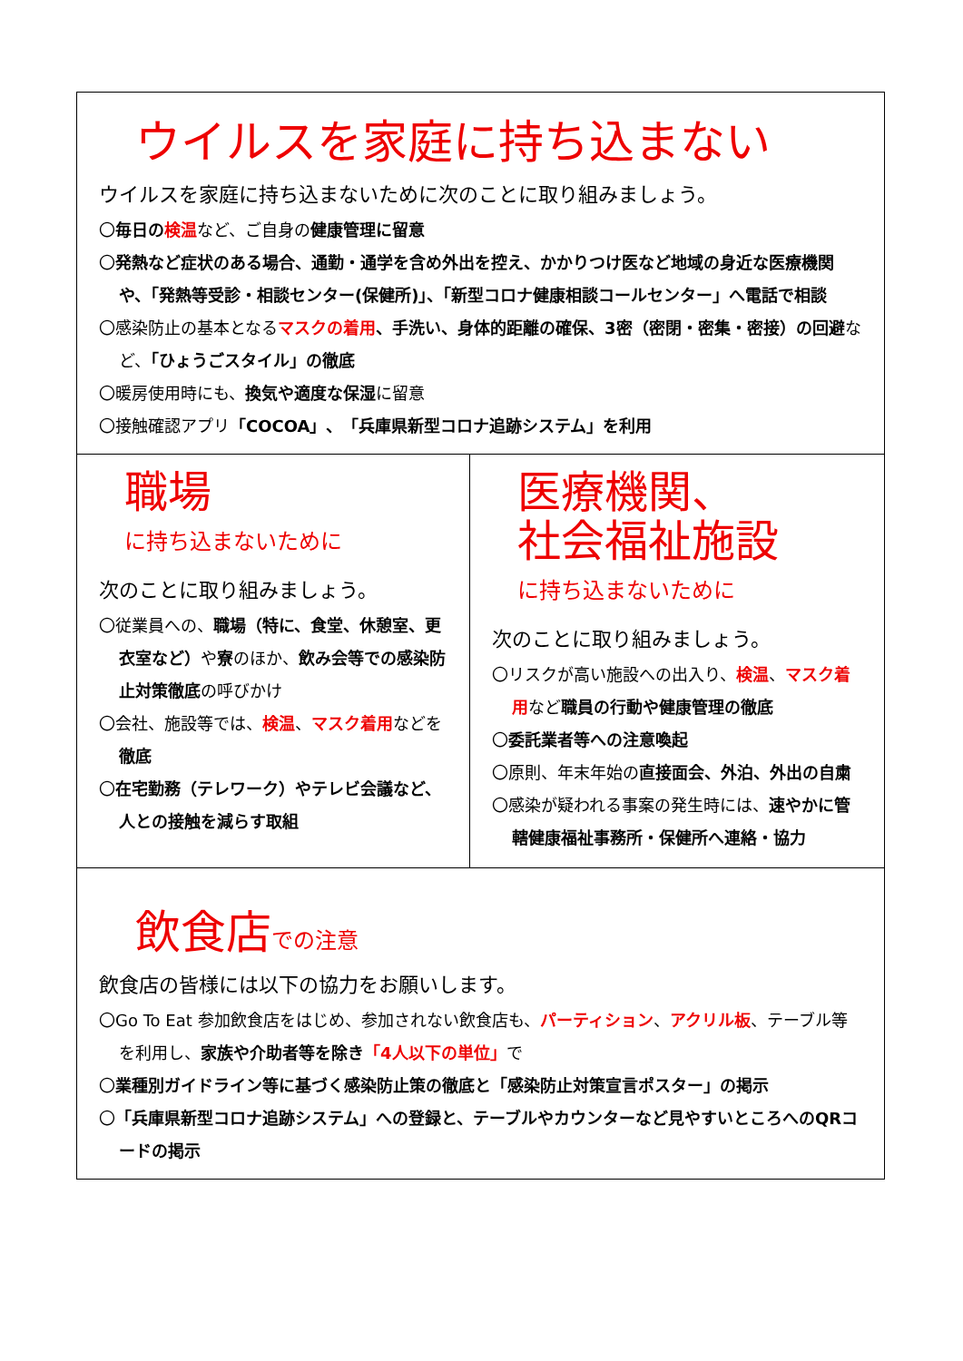ウイルスを家庭に持ち込まない
ウイルスを家庭に持ち込まないために次のことに取り組みましょう。
〇毎日の 検温など、ご自身の健康管理に留意
〇発熱など症状のある場合、通勤・通学を含め外出を控え、かかりつけ医など地域の身近な医療機関や、「発熱等受診・相談センター(保健所)」、「新型コロナ健康相談コールセンター」へ電話で相談
〇感染防止の基本となるマスクの着用、手洗い、身体的距離の確保、3密（密閉・密集・密接）の回避など、「ひょうごスタイル」の徹底
〇暖房使用時にも、換気や適度な保湿に留意
〇接触確認アプリ「COCOA」、「兵庫県新型コロナ追跡システム」を利用
職場
に持ち込まないために
次のことに取り組みましょう。
〇従業員への、職場（特に、食堂、休憩室、更衣室など）や寮のほか、飲み会等での感染防止対策徹底の呼びかけ
〇会社、施設等では、検温、マスク着用などを徹底
〇在宅勤務（テレワーク）やテレビ会議など、人との接触を減らす取組
医療機関、
社会福祉施設
に持ち込まないために
次のことに取り組みましょう。
〇リスクが高い施設への出入り、検温、マスク着用など職員の行動や健康管理の徹底
〇委託業者等への注意喚起
〇原則、年末年始の直接面会、外泊、外出の自粛
〇感染が疑われる事案の発生時には、速やかに管轄健康福祉事務所・保健所へ連絡・協力
飲食店での注意
飲食店の皆様には以下の協力をお願いします。
〇Go To Eat 参加飲食店をはじめ、参加されない飲食店も、パーティション、アクリル板、テーブル等を利用し、家族や介助者等を除き「4人以下の単位」で
〇業種別ガイドライン等に基づく感染防止策の徹底と「感染防止対策宣言ポスター」の掲示
〇「兵庫県新型コロナ追跡システム」への登録と、テーブルやカウンターなど見やすいところへのQRコードの掲示